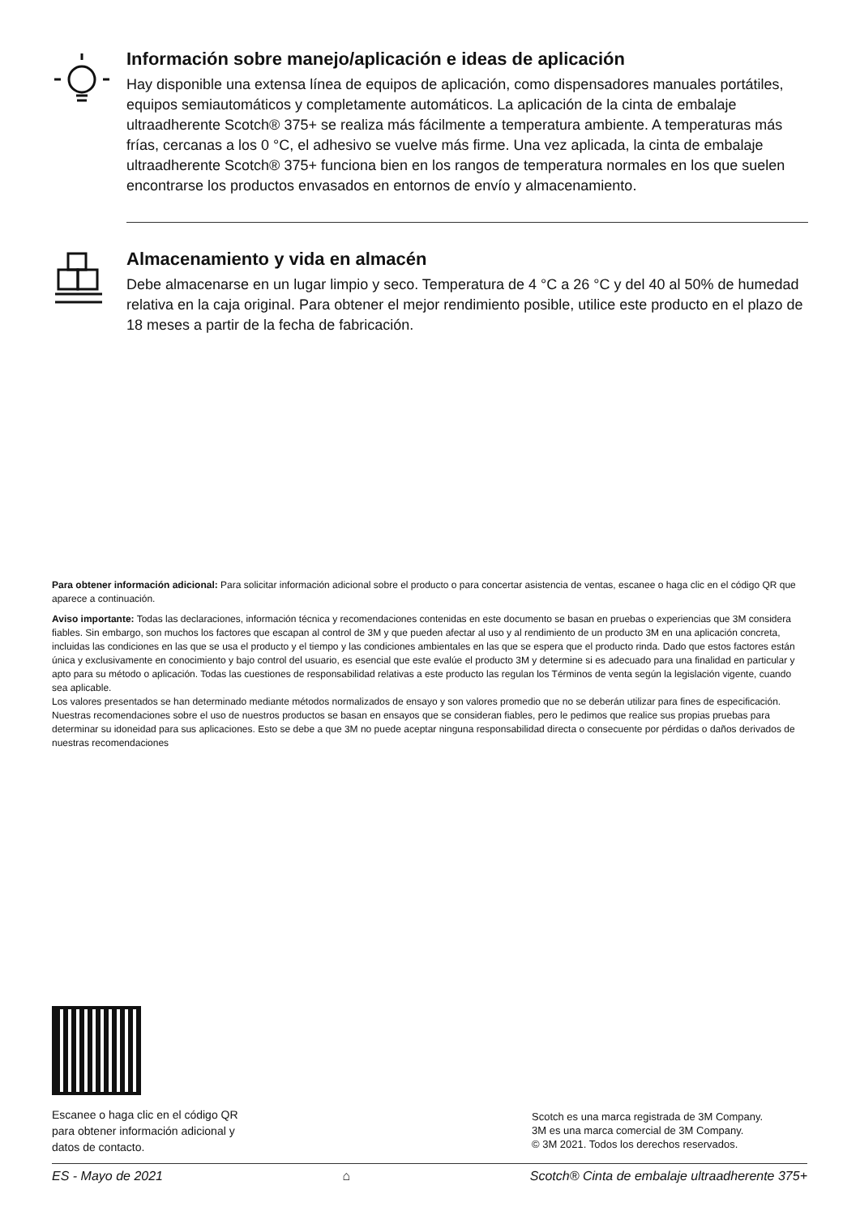Información sobre manejo/aplicación e ideas de aplicación
Hay disponible una extensa línea de equipos de aplicación, como dispensadores manuales portátiles, equipos semiautomáticos y completamente automáticos. La aplicación de la cinta de embalaje ultraadherente Scotch® 375+ se realiza más fácilmente a temperatura ambiente. A temperaturas más frías, cercanas a los 0 °C, el adhesivo se vuelve más firme. Una vez aplicada, la cinta de embalaje ultraadherente Scotch® 375+ funciona bien en los rangos de temperatura normales en los que suelen encontrarse los productos envasados en entornos de envío y almacenamiento.
Almacenamiento y vida en almacén
Debe almacenarse en un lugar limpio y seco. Temperatura de 4 °C a 26 °C y del 40 al 50% de humedad relativa en la caja original. Para obtener el mejor rendimiento posible, utilice este producto en el plazo de 18 meses a partir de la fecha de fabricación.
Para obtener información adicional: Para solicitar información adicional sobre el producto o para concertar asistencia de ventas, escanee o haga clic en el código QR que aparece a continuación.
Aviso importante: Todas las declaraciones, información técnica y recomendaciones contenidas en este documento se basan en pruebas o experiencias que 3M considera fiables. Sin embargo, son muchos los factores que escapan al control de 3M y que pueden afectar al uso y al rendimiento de un producto 3M en una aplicación concreta, incluidas las condiciones en las que se usa el producto y el tiempo y las condiciones ambientales en las que se espera que el producto rinda. Dado que estos factores están única y exclusivamente en conocimiento y bajo control del usuario, es esencial que este evalúe el producto 3M y determine si es adecuado para una finalidad en particular y apto para su método o aplicación. Todas las cuestiones de responsabilidad relativas a este producto las regulan los Términos de venta según la legislación vigente, cuando sea aplicable.
Los valores presentados se han determinado mediante métodos normalizados de ensayo y son valores promedio que no se deberán utilizar para fines de especificación. Nuestras recomendaciones sobre el uso de nuestros productos se basan en ensayos que se consideran fiables, pero le pedimos que realice sus propias pruebas para determinar su idoneidad para sus aplicaciones. Esto se debe a que 3M no puede aceptar ninguna responsabilidad directa o consecuente por pérdidas o daños derivados de nuestras recomendaciones
Escanee o haga clic en el código QR
para obtener información adicional y
datos de contacto.
Scotch es una marca registrada de 3M Company.
3M es una marca comercial de 3M Company.
© 3M 2021. Todos los derechos reservados.
ES - Mayo de 2021 ⌂ Scotch® Cinta de embalaje ultraadherente 375+